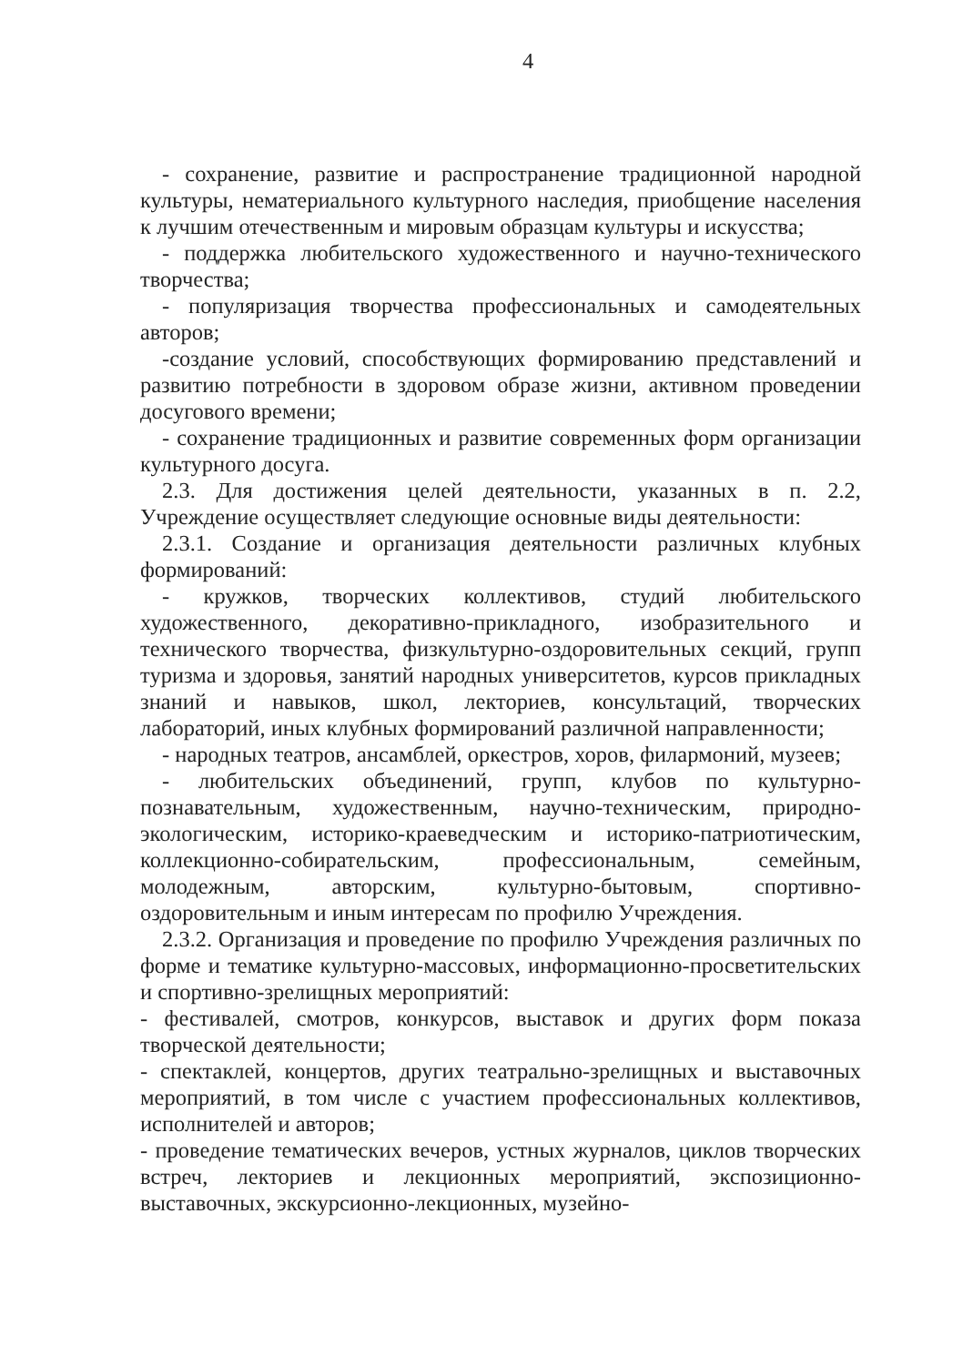4
- сохранение, развитие и распространение традиционной народной культуры, нематериального культурного наследия, приобщение населения к лучшим отечественным и мировым образцам культуры и искусства;
- поддержка любительского художественного и научно-технического творчества;
- популяризация творчества профессиональных и самодеятельных авторов;
-создание условий, способствующих формированию представлений и развитию потребности в здоровом образе жизни, активном проведении досугового времени;
- сохранение традиционных и развитие современных форм организации культурного досуга.
2.3. Для достижения целей деятельности, указанных в п. 2.2, Учреждение осуществляет следующие основные виды деятельности:
2.3.1. Создание и организация деятельности различных клубных формирований:
- кружков, творческих коллективов, студий любительского художественного, декоративно-прикладного, изобразительного и технического творчества, физкультурно-оздоровительных секций, групп туризма и здоровья, занятий народных университетов, курсов прикладных знаний и навыков, школ, лекториев, консультаций, творческих лабораторий, иных клубных формирований различной направленности;
- народных театров, ансамблей, оркестров, хоров, филармоний, музеев;
- любительских объединений, групп, клубов по культурно-познавательным, художественным, научно-техническим, природно-экологическим, историко-краеведческим и историко-патриотическим, коллекционно-собирательским, профессиональным, семейным, молодежным, авторским, культурно-бытовым, спортивно-оздоровительным и иным интересам по профилю Учреждения.
2.3.2. Организация и проведение по профилю Учреждения различных по форме и тематике культурно-массовых, информационно-просветительских и спортивно-зрелищных мероприятий:
- фестивалей, смотров, конкурсов, выставок и других форм показа творческой деятельности;
- спектаклей, концертов, других театрально-зрелищных и выставочных мероприятий, в том числе с участием профессиональных коллективов, исполнителей и авторов;
- проведение тематических вечеров, устных журналов, циклов творческих встреч, лекториев и лекционных мероприятий, экспозиционно-выставочных, экскурсионно-лекционных, музейно-